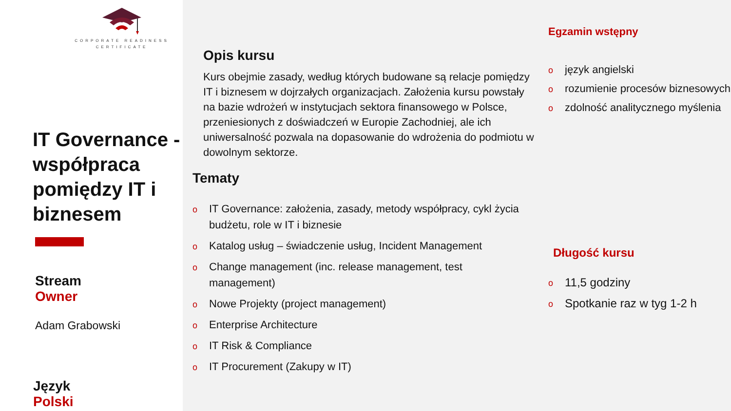CORPORATE READINESS
CERTIFICATE
IT Governance - współpraca pomiędzy IT i biznesem
Stream
Owner
Adam Grabowski
Język
Polski
Opis kursu
Kurs obejmie zasady, według których budowane są relacje pomiędzy IT i biznesem w dojrzałych organizacjach. Założenia kursu powstały na bazie wdrożeń w instytucjach sektora finansowego w Polsce, przeniesionych z doświadczeń w Europie Zachodniej, ale ich uniwersalność pozwala na dopasowanie do wdrożenia do podmiotu w dowolnym sektorze.
Tematy
IT Governance: założenia, zasady, metody współpracy, cykl życia budżetu, role w IT i biznesie
Katalog usług – świadczenie usług, Incident Management
Change management (inc. release management, test management)
Nowe Projekty (project management)
Enterprise Architecture
IT Risk & Compliance
IT Procurement (Zakupy w IT)
Egzamin wstępny
język angielski
rozumienie procesów biznesowych
zdolność analitycznego myślenia
Długość kursu
11,5 godziny
Spotkanie raz w tyg 1-2 h